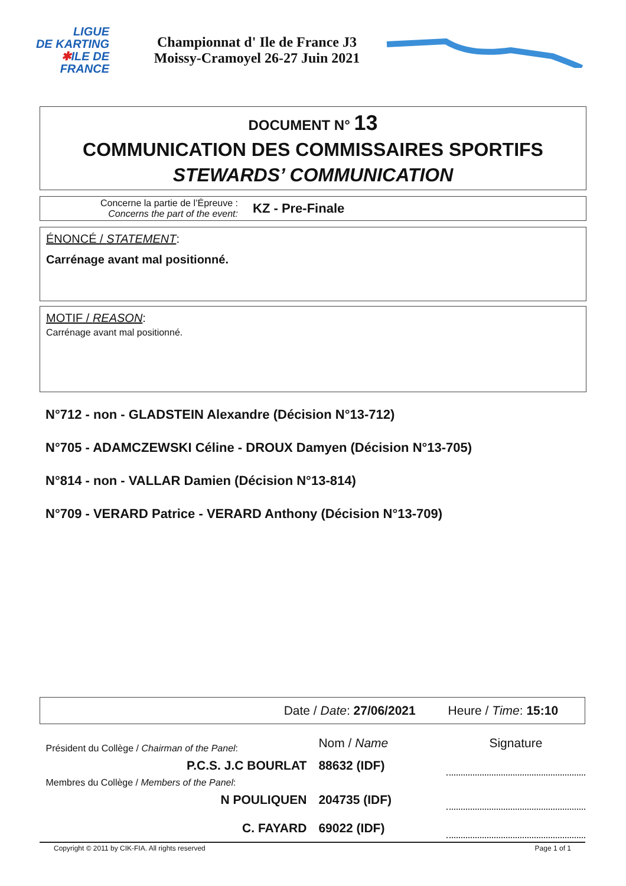LIGUE
DE KARTING
✱ILE DE
FRANCE
Championnat d' Ile de France J3
Moissy-Cramoyel 26-27 Juin 2021
DOCUMENT N° 13
COMMUNICATION DES COMMISSAIRES SPORTIFS
STEWARDS’ COMMUNICATION
Concerne la partie de l’Épreuve :
Concerns the part of the event:
KZ - Pre-Finale
ÉNONCÉ / STATEMENT:
Carrénage avant mal positionné.
MOTIF / REASON:
Carrénage avant mal positionné.
N°712 - non - GLADSTEIN Alexandre (Décision N°13-712)
N°705 - ADAMCZEWSKI Céline - DROUX Damyen (Décision N°13-705)
N°814 - non - VALLAR Damien (Décision N°13-814)
N°709 - VERARD Patrice - VERARD Anthony (Décision N°13-709)
| Date / Date : 27/06/2021 | | Heure / Time : 15:10 | |
| Président du Collège / Chairman of the Panel : | Nom / Name | | Signature |
| P.C.S. J.C BOURLAT | 88632 (IDF) | | |
| Membres du Collège / Members of the Panel : | | | |
| N POULIQUEN | 204735 (IDF) | | |
| C. FAYARD | 69022 (IDF) | | |
Copyright © 2011 by CIK-FIA. All rights reserved Page 1 of 1